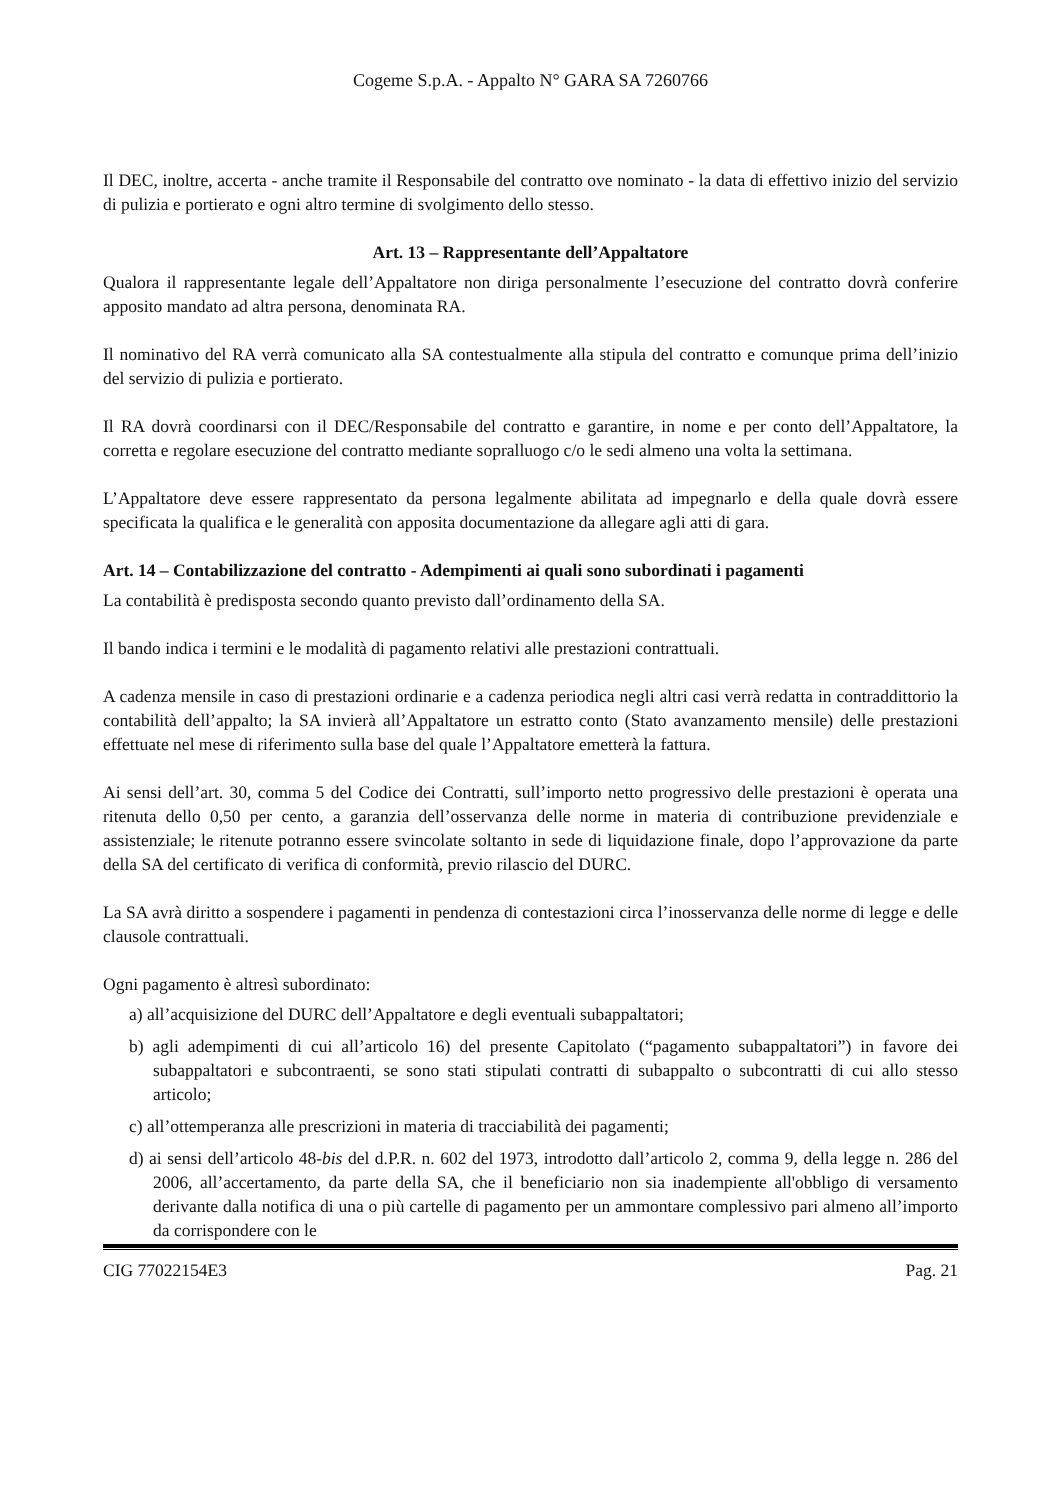Cogeme S.p.A. - Appalto N° GARA SA 7260766
Il DEC, inoltre, accerta - anche tramite il Responsabile del contratto ove nominato - la data di effettivo inizio del servizio di pulizia e portierato e ogni altro termine di svolgimento dello stesso.
Art. 13 – Rappresentante dell’Appaltatore
Qualora il rappresentante legale dell’Appaltatore non diriga personalmente l’esecuzione del contratto dovrà conferire apposito mandato ad altra persona, denominata RA.
Il nominativo del RA verrà comunicato alla SA contestualmente alla stipula del contratto e comunque prima dell’inizio del servizio di pulizia e portierato.
Il RA dovrà coordinarsi con il DEC/Responsabile del contratto e garantire, in nome e per conto dell’Appaltatore, la corretta e regolare esecuzione del contratto mediante sopralluogo c/o le sedi almeno una volta la settimana.
L’Appaltatore deve essere rappresentato da persona legalmente abilitata ad impegnarlo e della quale dovrà essere specificata la qualifica e le generalità con apposita documentazione da allegare agli atti di gara.
Art. 14 – Contabilizzazione del contratto - Adempimenti ai quali sono subordinati i pagamenti
La contabilità è predisposta secondo quanto previsto dall’ordinamento della SA.
Il bando indica i termini e le modalità di pagamento relativi alle prestazioni contrattuali.
A cadenza mensile in caso di prestazioni ordinarie e a cadenza periodica negli altri casi verrà redatta in contraddittorio la contabilità dell’appalto; la SA invierà all’Appaltatore un estratto conto (Stato avanzamento mensile) delle prestazioni effettuate nel mese di riferimento sulla base del quale l’Appaltatore emetterà la fattura.
Ai sensi dell’art. 30, comma 5 del Codice dei Contratti, sull’importo netto progressivo delle prestazioni è operata una ritenuta dello 0,50 per cento, a garanzia dell’osservanza delle norme in materia di contribuzione previdenziale e assistenziale; le ritenute potranno essere svincolate soltanto in sede di liquidazione finale, dopo l’approvazione da parte della SA del certificato di verifica di conformità, previo rilascio del DURC.
La SA avrà diritto a sospendere i pagamenti in pendenza di contestazioni circa l’inosservanza delle norme di legge e delle clausole contrattuali.
Ogni pagamento è altresì subordinato:
a) all’acquisizione del DURC dell’Appaltatore e degli eventuali subappaltatori;
b) agli adempimenti di cui all’articolo 16) del presente Capitolato (“pagamento subappaltatori”) in favore dei subappaltatori e subcontraenti, se sono stati stipulati contratti di subappalto o subcontratti di cui allo stesso articolo;
c) all’ottemperanza alle prescrizioni in materia di tracciabilità dei pagamenti;
d) ai sensi dell’articolo 48-bis del d.P.R. n. 602 del 1973, introdotto dall’articolo 2, comma 9, della legge n. 286 del 2006, all’accertamento, da parte della SA, che il beneficiario non sia inadempiente all'obbligo di versamento derivante dalla notifica di una o più cartelle di pagamento per un ammontare complessivo pari almeno all’importo da corrispondere con le
CIG 77022154E3 Pag. 21